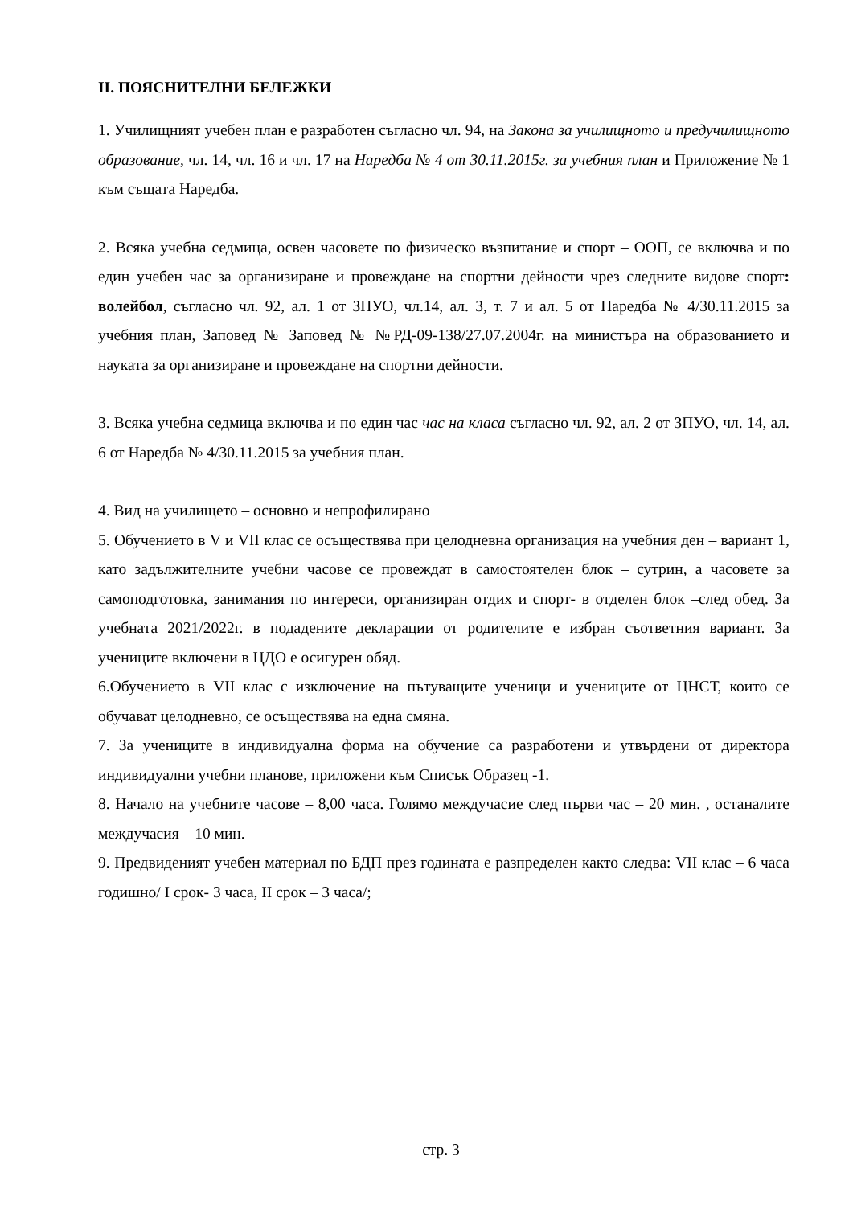II. ПОЯСНИТЕЛНИ БЕЛЕЖКИ
1. Училищният учебен план е разработен съгласно чл. 94, на Закона за училищното и предучилищното образование, чл. 14, чл. 16 и чл. 17 на Наредба № 4 от 30.11.2015г. за учебния план и Приложение № 1 към същата Наредба.
2. Всяка учебна седмица, освен часовете по физическо възпитание и спорт – ООП, се включва и по един учебен час за организиране и провеждане на спортни дейности чрез следните видове спорт: волейбол, съгласно чл. 92, ал. 1 от ЗПУО, чл.14, ал. 3, т. 7 и ал. 5 от Наредба № 4/30.11.2015 за учебния план, Заповед № Заповед № №РД-09-138/27.07.2004г. на министъра на образованието и науката за организиране и провеждане на спортни дейности.
3. Всяка учебна седмица включва и по един час час на класа съгласно чл. 92, ал. 2 от ЗПУО, чл. 14, ал. 6 от Наредба № 4/30.11.2015 за учебния план.
4. Вид на училището – основно и непрофилирано
5. Обучението в V и VII клас се осъществява при целодневна организация на учебния ден – вариант 1, като задължителните учебни часове се провеждат в самостоятелен блок – сутрин, а часовете за самоподготовка, занимания по интереси, организиран отдих и спорт- в отделен блок –след обед. За учебната 2021/2022г. в подадените декларации от родителите е избран съответния вариант. За учениците включени в ЦДО е осигурен обяд.
6.Обучението в VII клас с изключение на пътуващите ученици и учениците от ЦНСТ, които се обучават целодневно, се осъществява на една смяна.
7. За учениците в индивидуална форма на обучение са разработени и утвърдени от директора индивидуални учебни планове, приложени към Списък Образец -1.
8. Начало на учебните часове – 8,00 часа. Голямо междучасие след първи час – 20 мин. , останалите междучасия – 10 мин.
9. Предвиденият учебен материал по БДП през годината е разпределен както следва: VII клас – 6 часа годишно/ I срок- 3 часа, II срок – 3 часа/;
стр. 3